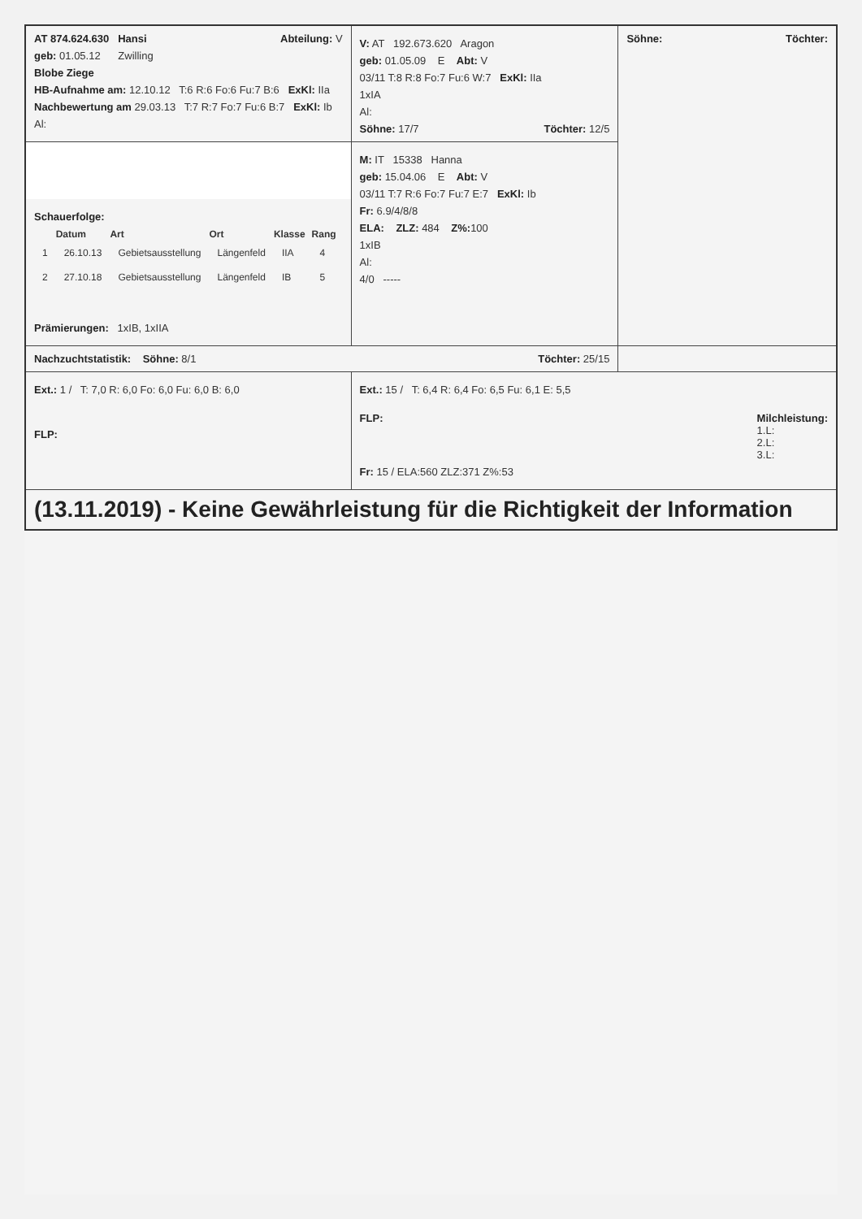| AT 874.624.630 Hansi Abteilung: V geb: 01.05.12 Zwilling Blobe Ziege HB-Aufnahme am: 12.10.12 T:6 R:6 Fo:6 Fu:7 B:6 ExKl: IIa Nachbewertung am 29.03.13 T:7 R:7 Fo:7 Fu:6 B:7 ExKl: Ib Al: | V: AT 192.673.620 Aragon geb: 01.05.09 E Abt: V 03/11 T:8 R:8 Fo:7 Fu:6 W:7 ExKl: IIa 1xIA Al: Söhne: 17/7 Töchter: 12/5 | Söhne: Töchter: |
| Schauerfolge: / / Datum / Art / Ort / Klasse / Rang / / --- / --- / --- / --- / --- / --- / / 1 / 26.10.13 / Gebietsausstellung / Längenfeld / IIA / 4 / / 2 / 27.10.18 / Gebietsausstellung / Längenfeld / IB / 5 / Prämierungen: 1xIB, 1xIIA | M: IT 15338 Hanna geb: 15.04.06 E Abt: V 03/11 T:7 R:6 Fo:7 Fu:7 E:7 ExKl: Ib Fr: 6.9/4/8/8 ELA: ZLZ: 484 Z%: 100 1xIB Al: 4/0 ----- | |
| Nachzuchtstatistik: Söhne: 8/1 Töchter: 25/15 | | |
| Ext.: 1 / T: 7,0 R: 6,0 Fo: 6,0 Fu: 6,0 B: 6,0 FLP: | Ext.: 15 / T: 6,4 R: 6,4 Fo: 6,5 Fu: 6,1 E: 5,5 FLP: Milchleistung: 1.L: 2.L: 3.L: Fr: 15 / ELA:560 ZLZ:371 Z%:53 | |
| (13.11.2019) - Keine Gewährleistung für die Richtigkeit der Information | | |